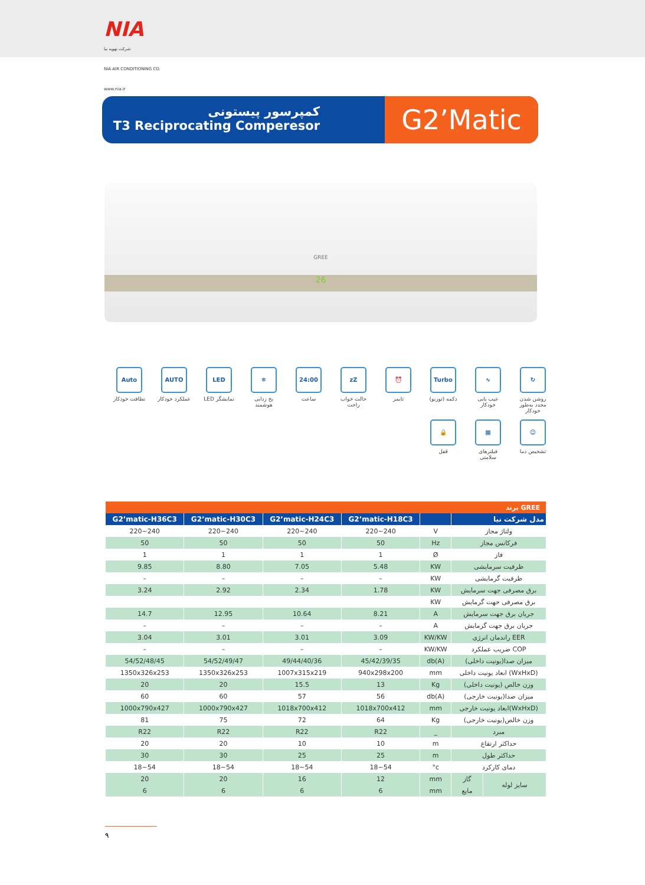NIA
شرکت تهویه نیا
NIA AIR CONDITIONING CO.
www.nia.ir
کمپرسور پیستونی
T3 Reciprocating Comperesor
G2’Matic
GREE
26
↻
روشن شدن مجدد به‌طور خودکار
∿
عیب یابی خودکار
Turbo
دکمه (توربو)
⏰
تایمر
zZ
حالت خواب راحت
24:00
ساعت
❄
یخ زدایی هوشمند
LED
نمایشگر LED
AUTO
عملکرد خودکار
Auto
نظافت خودکار
☺
تشخیص دما
▦
فیلترهای سلامتی
🔒
قفل
| برند GREE | | | | | | |
| G2’matic-H36C3 | G2’matic-H30C3 | G2’matic-H24C3 | G2’matic-H18C3 | | مدل شرکت نیا | |
| 220~240 | 220~240 | 220~240 | 220~240 | V | ولتاژ مجاز | |
| 50 | 50 | 50 | 50 | Hz | فرکانس مجاز | |
| 1 | 1 | 1 | 1 | Ø | فاز | |
| 9.85 | 8.80 | 7.05 | 5.48 | KW | ظرفیت سرمایشی | |
| – | – | – | – | KW | ظرفیت گرمایشی | |
| 3.24 | 2.92 | 2.34 | 1.78 | KW | برق مصرفی جهت سرمایش | |
| | | | | KW | برق مصرفی جهت گرمایش | |
| 14.7 | 12.95 | 10.64 | 8.21 | A | جریان برق جهت سرمایش | |
| – | – | – | – | A | جریان برق جهت گرمایش | |
| 3.04 | 3.01 | 3.01 | 3.09 | KW/KW | راندمان انرژی EER | |
| – | – | – | – | KW/KW | ضریب عملکرد COP | |
| 54/52/48/45 | 54/52/49/47 | 49/44/40/36 | 45/42/39/35 | db(A) | میزان صدا(یونیت داخلی) | |
| 1350x326x253 | 1350x326x253 | 1007x315x219 | 940x298x200 | mm | ابعاد یونیت داخلی (WxHxD) | |
| 20 | 20 | 15.5 | 13 | Kg | وزن خالص (یونیت داخلی) | |
| 60 | 60 | 57 | 56 | db(A) | میزان صدا(یونیت خارجی) | |
| 1000x790x427 | 1000x790x427 | 1018x700x412 | 1018x700x412 | mm | ابعاد یونیت خارجی(WxHxD) | |
| 81 | 75 | 72 | 64 | Kg | وزن خالص(یونیت خارجی) | |
| R22 | R22 | R22 | R22 | _ | مبرد | |
| 20 | 20 | 10 | 10 | m | حداکثر ارتفاع | |
| 30 | 30 | 25 | 25 | m | حداکثر طول | |
| 18~54 | 18~54 | 18~54 | 18~54 | °c | دمای کارکرد | |
| 20 | 20 | 16 | 12 | mm | گاز | سایز لوله |
| 6 | 6 | 6 | 6 | mm | مایع | |
۹